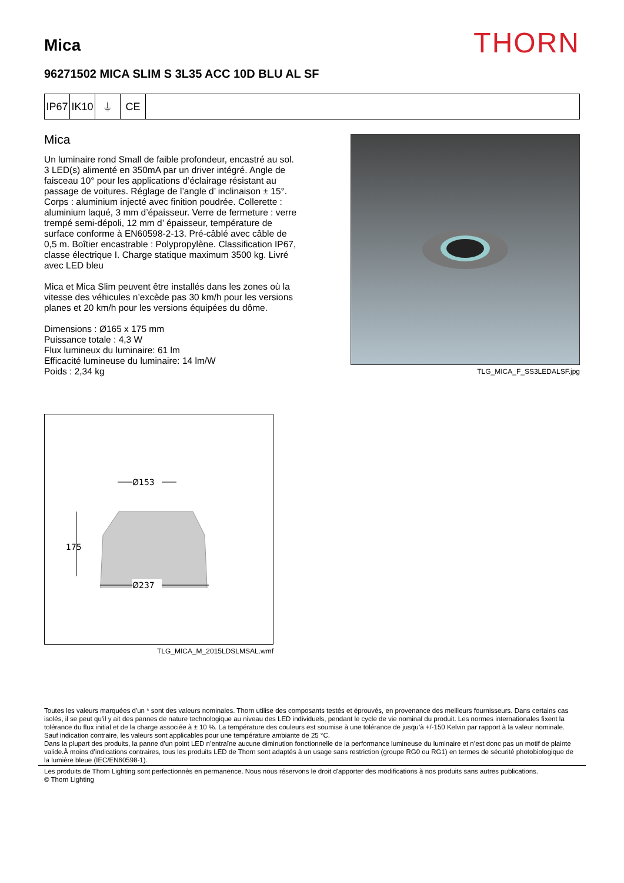Mica
THORN
96271502 MICA SLIM S 3L35 ACC 10D BLU AL SF
IP67
IK10
⏚ CE
Mica
Un luminaire rond Small de faible profondeur, encastré au sol. 3 LED(s) alimenté en 350mA par un driver intégré. Angle de faisceau 10° pour les applications d’éclairage résistant au passage de voitures. Réglage de l’angle d’ inclinaison ± 15°. Corps : aluminium injecté avec finition poudrée. Collerette : aluminium laqué, 3 mm d’épaisseur. Verre de fermeture : verre trempé semi-dépoli, 12 mm d’ épaisseur, température de surface conforme à EN60598-2-13. Pré-câblé avec câble de 0,5 m. Boîtier encastrable : Polypropylène. Classification IP67, classe électrique I. Charge statique maximum 3500 kg. Livré avec LED bleu
Mica et Mica Slim peuvent être installés dans les zones où la vitesse des véhicules n’excède pas 30 km/h pour les versions planes et 20 km/h pour les versions équipées du dôme.
Dimensions : Ø165 x 175 mm
Puissance totale : 4,3 W
Flux lumineux du luminaire: 61 lm
Efficacité lumineuse du luminaire: 14 lm/W
Poids : 2,34 kg
TLG_MICA_F_SS3LEDALSF.jpg
Ø153
175
Ø237
TLG_MICA_M_2015LDSLMSAL.wmf
Toutes les valeurs marquées d'un * sont des valeurs nominales. Thorn utilise des composants testés et éprouvés, en provenance des meilleurs fournisseurs. Dans certains cas isolés, il se peut qu’il y ait des pannes de nature technologique au niveau des LED individuels, pendant le cycle de vie nominal du produit. Les normes internationales fixent la tolérance du flux initial et de la charge associée à ± 10 %. La température des couleurs est soumise à une tolérance de jusqu’à +/-150 Kelvin par rapport à la valeur nominale. Sauf indication contraire, les valeurs sont applicables pour une température ambiante de 25 °C.
Dans la plupart des produits, la panne d’un point LED n’entraîne aucune diminution fonctionnelle de la performance lumineuse du luminaire et n’est donc pas un motif de plainte valide.À moins d’indications contraires, tous les produits LED de Thorn sont adaptés à un usage sans restriction (groupe RG0 ou RG1) en termes de sécurité photobiologique de la lumière bleue (IEC/EN60598-1).
Les produits de Thorn Lighting sont perfectionnés en permanence. Nous nous réservons le droit d'apporter des modifications à nos produits sans autres publications.
© Thorn Lighting